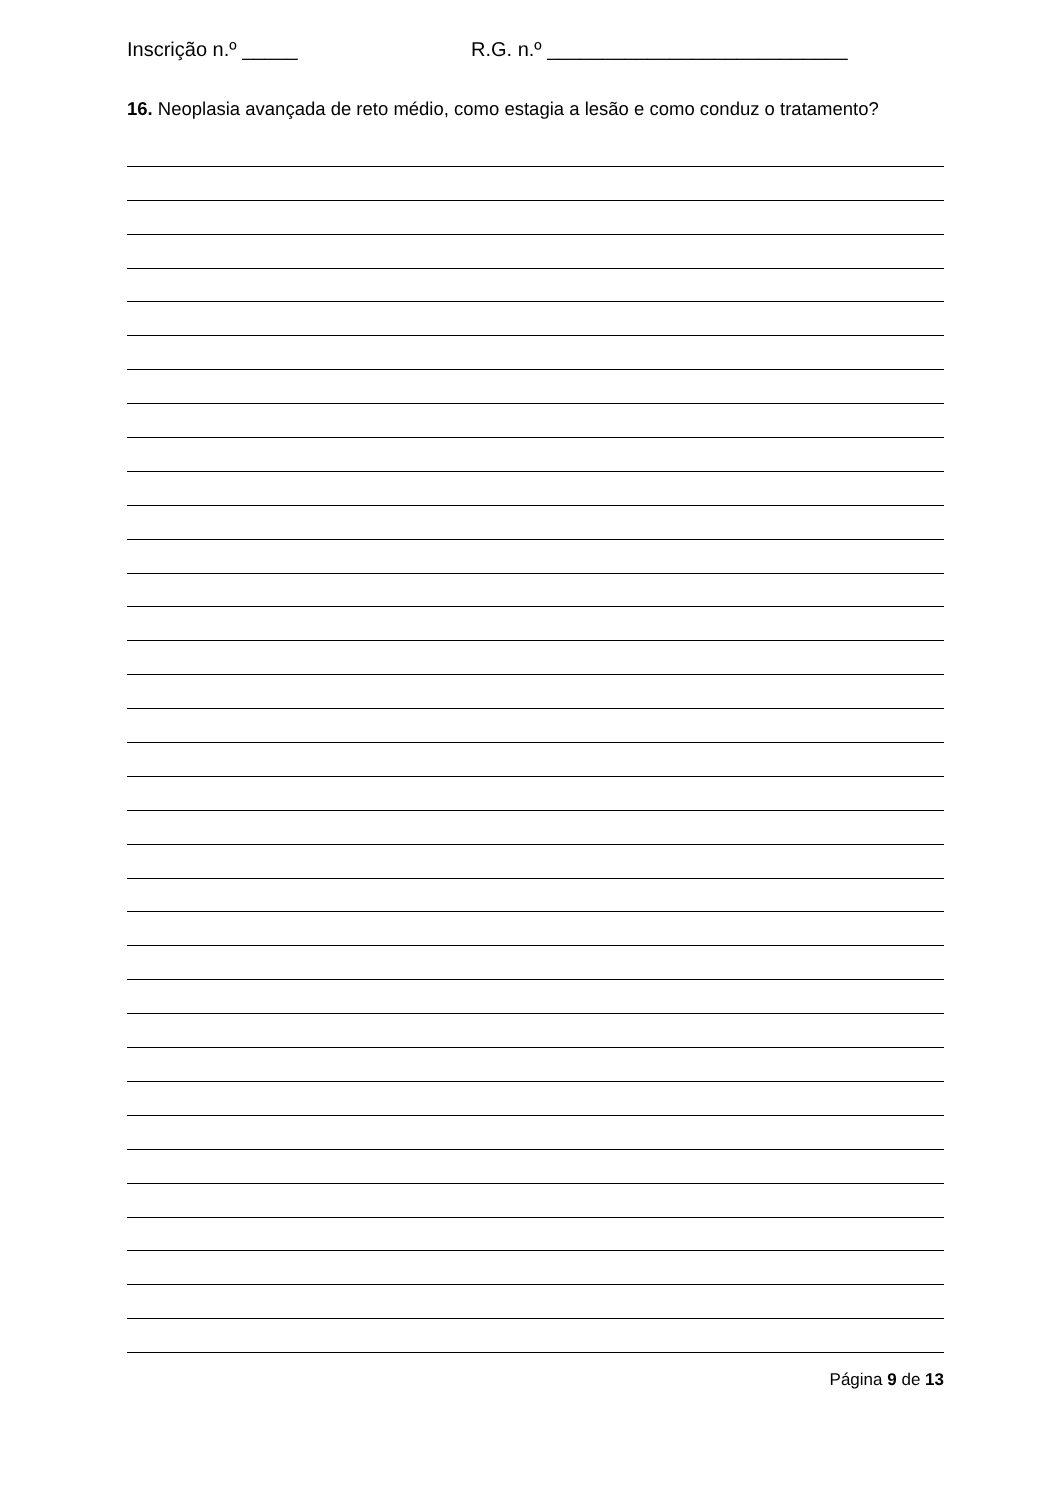Inscrição n.º _____ R.G. n.º ___________________________
16. Neoplasia avançada de reto médio, como estagia a lesão e como conduz o tratamento?
Página 9 de 13